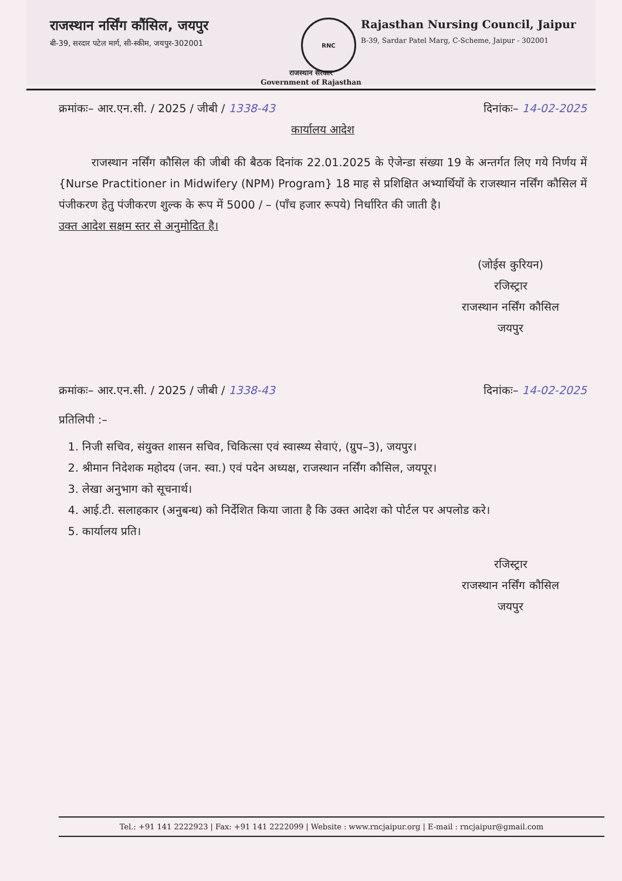राजस्थान नर्सिंग कौंसिल, जयपुर
बी-39, सरदार पटेल मार्ग, सी-स्कीम, जयपुर-302001
RNC
Rajasthan Nursing Council, Jaipur
B-39, Sardar Patel Marg, C-Scheme, Jaipur - 302001
राजस्थान सरकार
Government of Rajasthan
क्रमांकः– आर.एन.सी. / 2025 / जीबी / 1338-43 दिनांकः– 14-02-2025
कार्यालय आदेश
राजस्थान नर्सिंग कौसिल की जीबी की बैठक दिनांक 22.01.2025 के ऐजेन्डा संख्या 19 के अन्तर्गत लिए गये निर्णय में {Nurse Practitioner in Midwifery (NPM) Program} 18 माह से प्रशिक्षित अभ्यार्थियों के राजस्थान नर्सिंग कौसिल में पंजीकरण हेतु पंजीकरण शुल्क के रूप में 5000 / – (पाँच हजार रूपये) निर्धारित की जाती है।
उक्त आदेश सक्षम स्तर से अनुमोदित है।
(जोईस कुरियन)
रजिस्ट्रार
राजस्थान नर्सिंग कौसिल
जयपुर
क्रमांकः– आर.एन.सी. / 2025 / जीबी / 1338-43 दिनांकः– 14-02-2025
प्रतिलिपी :–
1. निजी सचिव, संयुक्त शासन सचिव, चिकित्सा एवं स्वास्थ्य सेवाएं, (ग्रुप–3), जयपुर।
2. श्रीमान निदेशक महोदय (जन. स्वा.) एवं पदेन अध्यक्ष, राजस्थान नर्सिंग कौसिल, जयपूर।
3. लेखा अनुभाग को सूचनार्थ।
4. आई.टी. सलाहकार (अनुबन्ध) को निर्देशित किया जाता है कि उक्त आदेश को पोर्टल पर अपलोड करे।
5. कार्यालय प्रति।
रजिस्ट्रार
राजस्थान नर्सिंग कौसिल
जयपुर
Tel.: +91 141 2222923 | Fax: +91 141 2222099 | Website : www.rncjaipur.org | E-mail : rncjaipur@gmail.com